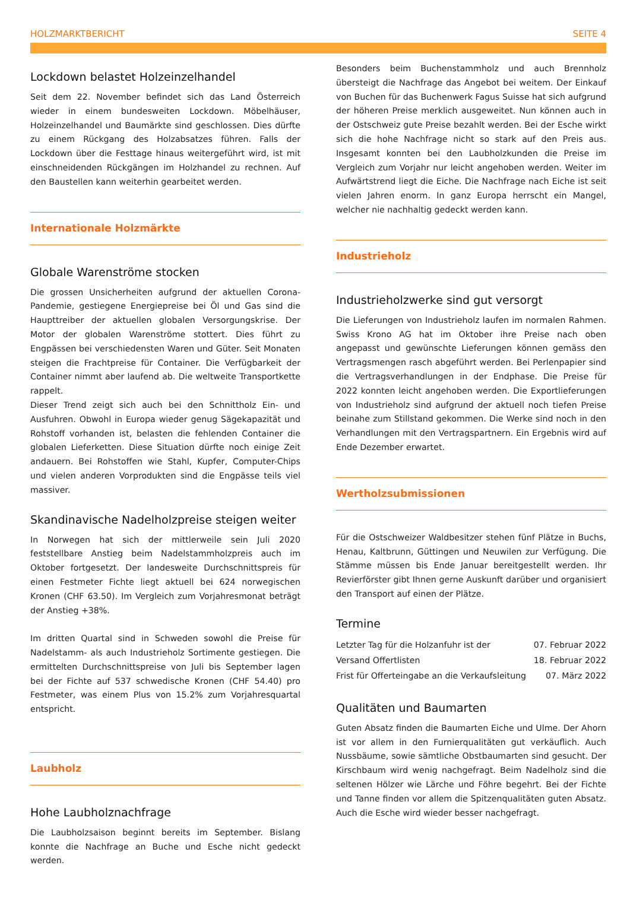HOLZMARKTBERICHT SEITE 4
Lockdown belastet Holzeinzelhandel
Seit dem 22. November befindet sich das Land Österreich wieder in einem bundesweiten Lockdown. Möbelhäuser, Holzeinzelhandel und Baumärkte sind geschlossen. Dies dürfte zu einem Rückgang des Holzabsatzes führen. Falls der Lockdown über die Festtage hinaus weitergeführt wird, ist mit einschneidenden Rückgängen im Holzhandel zu rechnen. Auf den Baustellen kann weiterhin gearbeitet werden.
Internationale Holzmärkte
Globale Warenströme stocken
Die grossen Unsicherheiten aufgrund der aktuellen Corona-Pandemie, gestiegene Energiepreise bei Öl und Gas sind die Haupttreiber der aktuellen globalen Versorgungskrise. Der Motor der globalen Warenströme stottert. Dies führt zu Engpässen bei verschiedensten Waren und Güter. Seit Monaten steigen die Frachtpreise für Container. Die Verfügbarkeit der Container nimmt aber laufend ab. Die weltweite Transportkette rappelt.
Dieser Trend zeigt sich auch bei den Schnittholz Ein- und Ausfuhren. Obwohl in Europa wieder genug Sägekapazität und Rohstoff vorhanden ist, belasten die fehlenden Container die globalen Lieferketten. Diese Situation dürfte noch einige Zeit andauern. Bei Rohstoffen wie Stahl, Kupfer, Computer-Chips und vielen anderen Vorprodukten sind die Engpässe teils viel massiver.
Skandinavische Nadelholzpreise steigen weiter
In Norwegen hat sich der mittlerweile sein Juli 2020 feststellbare Anstieg beim Nadelstammholzpreis auch im Oktober fortgesetzt. Der landesweite Durchschnittspreis für einen Festmeter Fichte liegt aktuell bei 624 norwegischen Kronen (CHF 63.50). Im Vergleich zum Vorjahresmonat beträgt der Anstieg +38%.
Im dritten Quartal sind in Schweden sowohl die Preise für Nadelstamm- als auch Industrieholz Sortimente gestiegen. Die ermittelten Durchschnittspreise von Juli bis September lagen bei der Fichte auf 537 schwedische Kronen (CHF 54.40) pro Festmeter, was einem Plus von 15.2% zum Vorjahresquartal entspricht.
Laubholz
Hohe Laubholznachfrage
Die Laubholzsaison beginnt bereits im September. Bislang konnte die Nachfrage an Buche und Esche nicht gedeckt werden.
Besonders beim Buchenstammholz und auch Brennholz übersteigt die Nachfrage das Angebot bei weitem. Der Einkauf von Buchen für das Buchenwerk Fagus Suisse hat sich aufgrund der höheren Preise merklich ausgeweitet. Nun können auch in der Ostschweiz gute Preise bezahlt werden. Bei der Esche wirkt sich die hohe Nachfrage nicht so stark auf den Preis aus. Insgesamt konnten bei den Laubholzkunden die Preise im Vergleich zum Vorjahr nur leicht angehoben werden. Weiter im Aufwärtstrend liegt die Eiche. Die Nachfrage nach Eiche ist seit vielen Jahren enorm. In ganz Europa herrscht ein Mangel, welcher nie nachhaltig gedeckt werden kann.
Industrieholz
Industrieholzwerke sind gut versorgt
Die Lieferungen von Industrieholz laufen im normalen Rahmen. Swiss Krono AG hat im Oktober ihre Preise nach oben angepasst und gewünschte Lieferungen können gemäss den Vertragsmengen rasch abgeführt werden. Bei Perlenpapier sind die Vertragsverhandlungen in der Endphase. Die Preise für 2022 konnten leicht angehoben werden. Die Exportlieferungen von Industrieholz sind aufgrund der aktuell noch tiefen Preise beinahe zum Stillstand gekommen. Die Werke sind noch in den Verhandlungen mit den Vertragspartnern. Ein Ergebnis wird auf Ende Dezember erwartet.
Wertholzsubmissionen
Für die Ostschweizer Waldbesitzer stehen fünf Plätze in Buchs, Henau, Kaltbrunn, Güttingen und Neuwilen zur Verfügung. Die Stämme müssen bis Ende Januar bereitgestellt werden. Ihr Revierförster gibt Ihnen gerne Auskunft darüber und organisiert den Transport auf einen der Plätze.
Termine
| Letzter Tag für die Holzanfuhr ist der | 07. Februar 2022 |
| Versand Offertlisten | 18. Februar 2022 |
| Frist für Offerteingabe an die Verkaufsleitung | 07. März 2022 |
Qualitäten und Baumarten
Guten Absatz finden die Baumarten Eiche und Ulme. Der Ahorn ist vor allem in den Furnierqualitäten gut verkäuflich. Auch Nussbäume, sowie sämtliche Obstbaumarten sind gesucht. Der Kirschbaum wird wenig nachgefragt. Beim Nadelholz sind die seltenen Hölzer wie Lärche und Föhre begehrt. Bei der Fichte und Tanne finden vor allem die Spitzenqualitäten guten Absatz. Auch die Esche wird wieder besser nachgefragt.